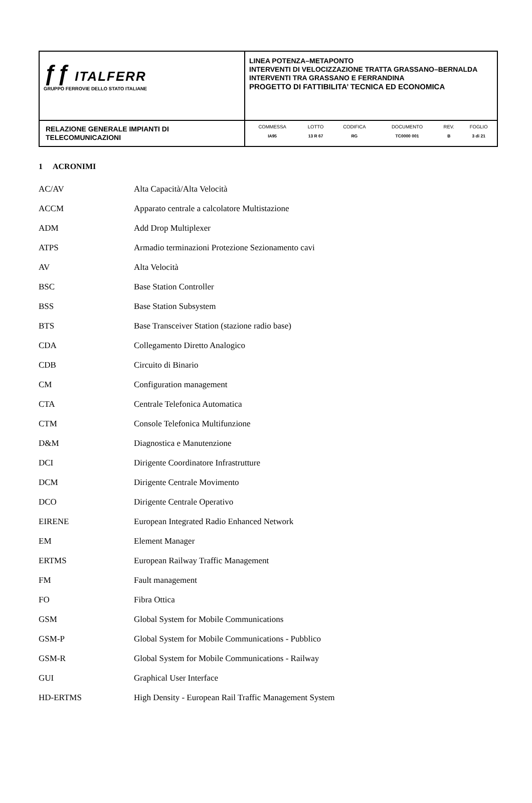| ƒƒ ITALFERR GRUPPO FERROVIE DELLO STATO ITALIANE | LINEA POTENZA–METAPONTO INTERVENTI DI VELOCIZZAZIONE TRATTA GRASSANO–BERNALDA INTERVENTI TRA GRASSANO E FERRANDINA PROGETTO DI FATTIBILITA’ TECNICA ED ECONOMICA |
| RELAZIONE GENERALE IMPIANTI DI TELECOMUNICAZIONI | / COMMESSA / LOTTO / CODIFICA / DOCUMENTO / REV. / FOGLIO / / IA95 / 13 R 67 / RG / TC0000 001 / B / 3 di 21 / |
1 ACRONIMI
| AC/AV | Alta Capacità/Alta Velocità |
| ACCM | Apparato centrale a calcolatore Multistazione |
| ADM | Add Drop Multiplexer |
| ATPS | Armadio terminazioni Protezione Sezionamento cavi |
| AV | Alta Velocità |
| BSC | Base Station Controller |
| BSS | Base Station Subsystem |
| BTS | Base Transceiver Station (stazione radio base) |
| CDA | Collegamento Diretto Analogico |
| CDB | Circuito di Binario |
| CM | Configuration management |
| CTA | Centrale Telefonica Automatica |
| CTM | Console Telefonica Multifunzione |
| D&M | Diagnostica e Manutenzione |
| DCI | Dirigente Coordinatore Infrastrutture |
| DCM | Dirigente Centrale Movimento |
| DCO | Dirigente Centrale Operativo |
| EIRENE | European Integrated Radio Enhanced Network |
| EM | Element Manager |
| ERTMS | European Railway Traffic Management |
| FM | Fault management |
| FO | Fibra Ottica |
| GSM | Global System for Mobile Communications |
| GSM-P | Global System for Mobile Communications - Pubblico |
| GSM-R | Global System for Mobile Communications - Railway |
| GUI | Graphical User Interface |
| HD-ERTMS | High Density - European Rail Traffic Management System |